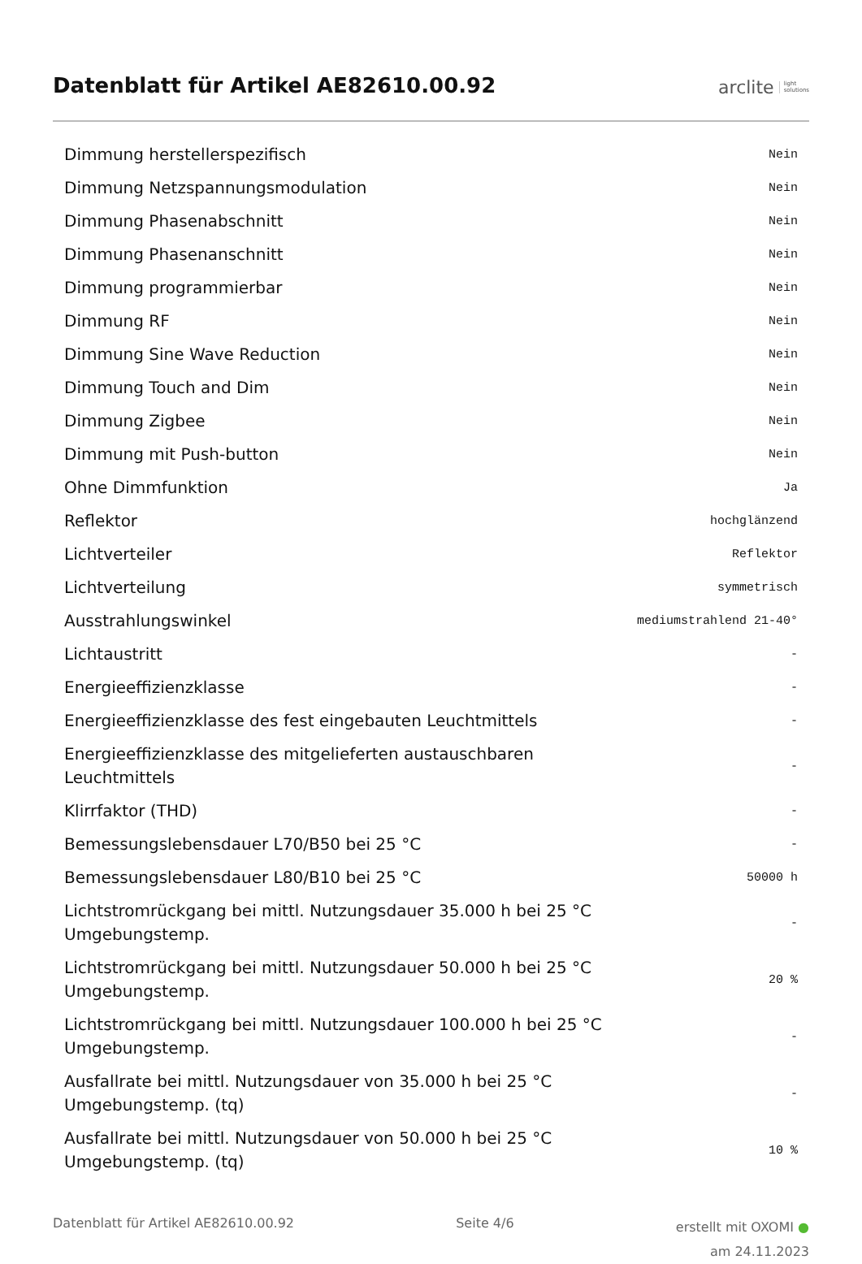Datenblatt für Artikel AE82610.00.92
arclite light
solutions
| Dimmung herstellerspezifisch | Nein |
| Dimmung Netzspannungsmodulation | Nein |
| Dimmung Phasenabschnitt | Nein |
| Dimmung Phasenanschnitt | Nein |
| Dimmung programmierbar | Nein |
| Dimmung RF | Nein |
| Dimmung Sine Wave Reduction | Nein |
| Dimmung Touch and Dim | Nein |
| Dimmung Zigbee | Nein |
| Dimmung mit Push-button | Nein |
| Ohne Dimmfunktion | Ja |
| Reflektor | hochglänzend |
| Lichtverteiler | Reflektor |
| Lichtverteilung | symmetrisch |
| Ausstrahlungswinkel | mediumstrahlend 21-40° |
| Lichtaustritt | - |
| Energieeffizienzklasse | - |
| Energieeffizienzklasse des fest eingebauten Leuchtmittels | - |
| Energieeffizienzklasse des mitgelieferten austauschbaren Leuchtmittels | - |
| Klirrfaktor (THD) | - |
| Bemessungslebensdauer L70/B50 bei 25 °C | - |
| Bemessungslebensdauer L80/B10 bei 25 °C | 50000 h |
| Lichtstromrückgang bei mittl. Nutzungsdauer 35.000 h bei 25 °C Umgebungstemp. | - |
| Lichtstromrückgang bei mittl. Nutzungsdauer 50.000 h bei 25 °C Umgebungstemp. | 20 % |
| Lichtstromrückgang bei mittl. Nutzungsdauer 100.000 h bei 25 °C Umgebungstemp. | - |
| Ausfallrate bei mittl. Nutzungsdauer von 35.000 h bei 25 °C Umgebungstemp. (tq) | - |
| Ausfallrate bei mittl. Nutzungsdauer von 50.000 h bei 25 °C Umgebungstemp. (tq) | 10 % |
Datenblatt für Artikel AE82610.00.92
Seite 4/6
erstellt mit OXOMI ●
am 24.11.2023